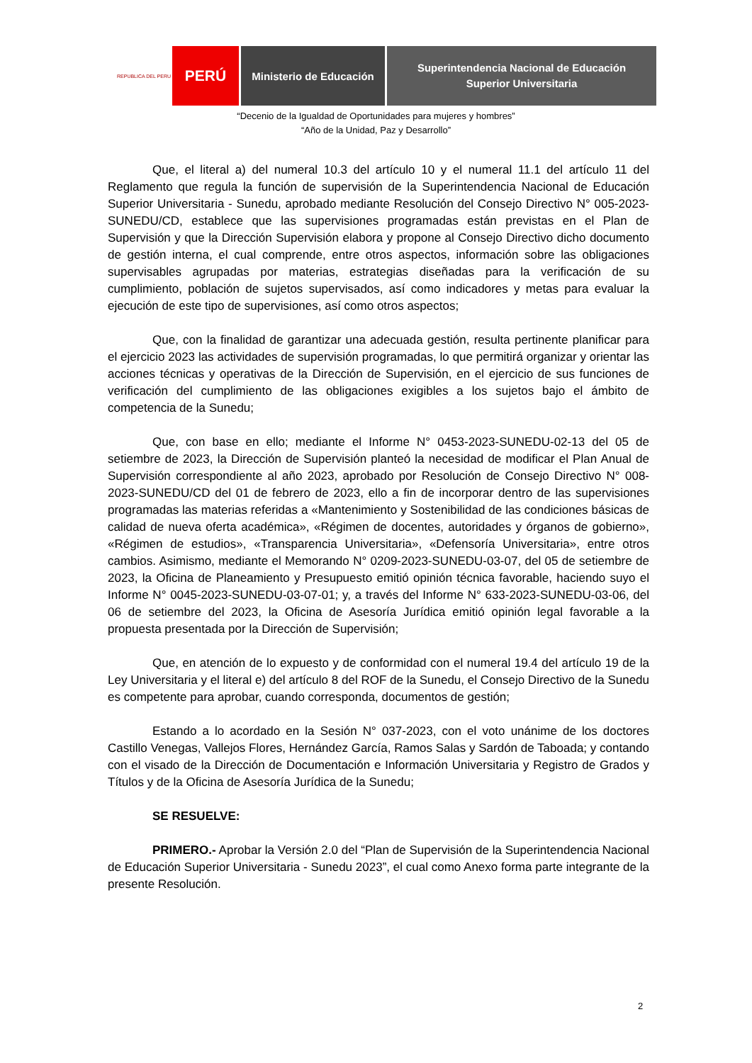REPUBLICA DEL PERU
PERÚ
Ministerio de Educación
Superintendencia Nacional de Educación
Superior Universitaria
“Decenio de la Igualdad de Oportunidades para mujeres y hombres”
“Año de la Unidad, Paz y Desarrollo”
Que, el literal a) del numeral 10.3 del artículo 10 y el numeral 11.1 del artículo 11 del Reglamento que regula la función de supervisión de la Superintendencia Nacional de Educación Superior Universitaria - Sunedu, aprobado mediante Resolución del Consejo Directivo N° 005-2023-SUNEDU/CD, establece que las supervisiones programadas están previstas en el Plan de Supervisión y que la Dirección Supervisión elabora y propone al Consejo Directivo dicho documento de gestión interna, el cual comprende, entre otros aspectos, información sobre las obligaciones supervisables agrupadas por materias, estrategias diseñadas para la verificación de su cumplimiento, población de sujetos supervisados, así como indicadores y metas para evaluar la ejecución de este tipo de supervisiones, así como otros aspectos;
Que, con la finalidad de garantizar una adecuada gestión, resulta pertinente planificar para el ejercicio 2023 las actividades de supervisión programadas, lo que permitirá organizar y orientar las acciones técnicas y operativas de la Dirección de Supervisión, en el ejercicio de sus funciones de verificación del cumplimiento de las obligaciones exigibles a los sujetos bajo el ámbito de competencia de la Sunedu;
Que, con base en ello; mediante el Informe N° 0453-2023-SUNEDU-02-13 del 05 de setiembre de 2023, la Dirección de Supervisión planteó la necesidad de modificar el Plan Anual de Supervisión correspondiente al año 2023, aprobado por Resolución de Consejo Directivo N° 008-2023-SUNEDU/CD del 01 de febrero de 2023, ello a fin de incorporar dentro de las supervisiones programadas las materias referidas a «Mantenimiento y Sostenibilidad de las condiciones básicas de calidad de nueva oferta académica», «Régimen de docentes, autoridades y órganos de gobierno», «Régimen de estudios», «Transparencia Universitaria», «Defensoría Universitaria», entre otros cambios. Asimismo, mediante el Memorando N° 0209-2023-SUNEDU-03-07, del 05 de setiembre de 2023, la Oficina de Planeamiento y Presupuesto emitió opinión técnica favorable, haciendo suyo el Informe N° 0045-2023-SUNEDU-03-07-01; y, a través del Informe N° 633-2023-SUNEDU-03-06, del 06 de setiembre del 2023, la Oficina de Asesoría Jurídica emitió opinión legal favorable a la propuesta presentada por la Dirección de Supervisión;
Que, en atención de lo expuesto y de conformidad con el numeral 19.4 del artículo 19 de la Ley Universitaria y el literal e) del artículo 8 del ROF de la Sunedu, el Consejo Directivo de la Sunedu es competente para aprobar, cuando corresponda, documentos de gestión;
Estando a lo acordado en la Sesión N° 037-2023, con el voto unánime de los doctores Castillo Venegas, Vallejos Flores, Hernández García, Ramos Salas y Sardón de Taboada; y contando con el visado de la Dirección de Documentación e Información Universitaria y Registro de Grados y Títulos y de la Oficina de Asesoría Jurídica de la Sunedu;
SE RESUELVE:
PRIMERO.- Aprobar la Versión 2.0 del “Plan de Supervisión de la Superintendencia Nacional de Educación Superior Universitaria - Sunedu 2023”, el cual como Anexo forma parte integrante de la presente Resolución.
2